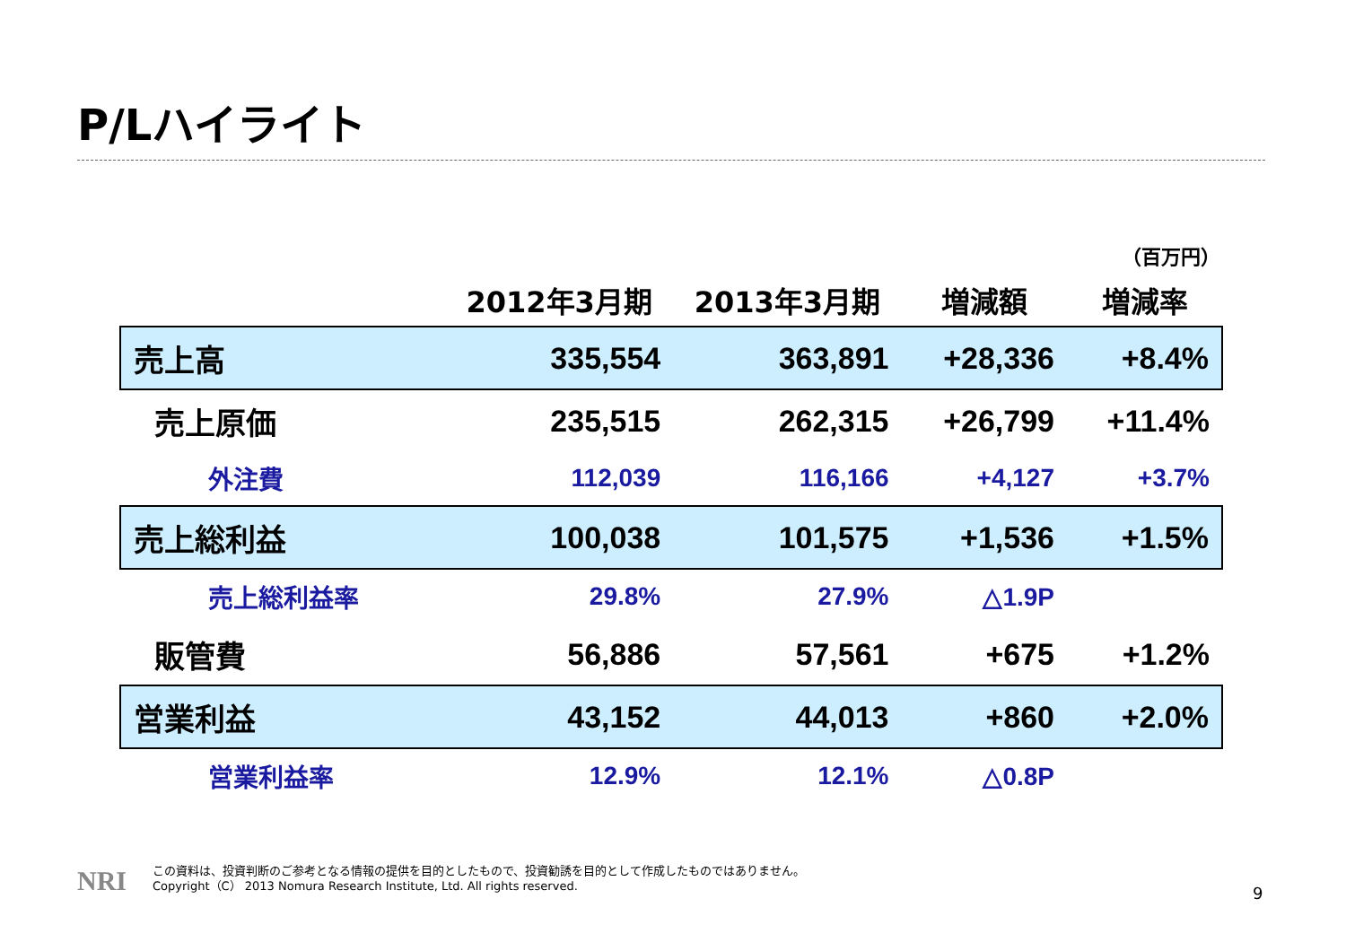P/Lハイライト
（百万円）
| | 2012年3月期 | 2013年3月期 | 増減額 | 増減率 |
| --- | --- | --- | --- | --- |
| 売上高 | 335,554 | 363,891 | +28,336 | +8.4% |
| 売上原価 | 235,515 | 262,315 | +26,799 | +11.4% |
| 外注費 | 112,039 | 116,166 | +4,127 | +3.7% |
| 売上総利益 | 100,038 | 101,575 | +1,536 | +1.5% |
| 売上総利益率 | 29.8% | 27.9% | △1.9P | |
| 販管費 | 56,886 | 57,561 | +675 | +1.2% |
| 営業利益 | 43,152 | 44,013 | +860 | +2.0% |
| 営業利益率 | 12.9% | 12.1% | △0.8P | |
NRI
この資料は、投資判断のご参考となる情報の提供を目的としたもので、投資勧誘を目的として作成したものではありません。
Copyright（C） 2013 Nomura Research Institute, Ltd. All rights reserved.
9